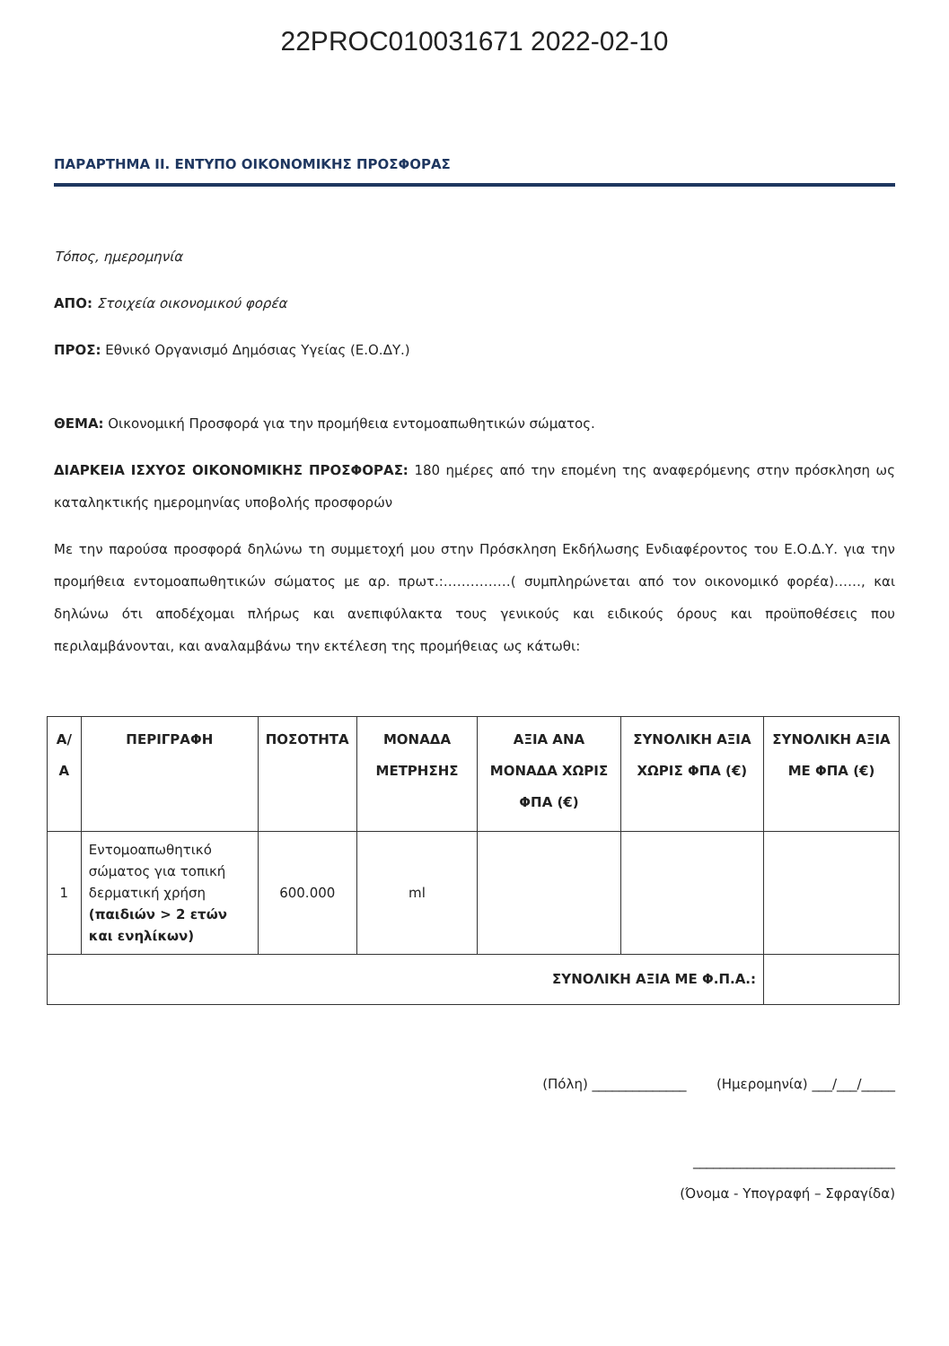22PROC010031671 2022-02-10
ΠΑΡΑΡΤΗΜΑ ΙΙ. ΕΝΤΥΠΟ ΟΙΚΟΝΟΜΙΚΗΣ ΠΡΟΣΦΟΡΑΣ
Τόπος, ημερομηνία
ΑΠΟ: Στοιχεία οικονομικού φορέα
ΠΡΟΣ: Εθνικό Οργανισμό Δημόσιας Υγείας (Ε.Ο.ΔΥ.)
ΘΕΜΑ: Οικονομική Προσφορά για την προμήθεια εντομοαπωθητικών σώματος.
ΔΙΑΡΚΕΙΑ ΙΣΧΥΟΣ ΟΙΚΟΝΟΜΙΚΗΣ ΠΡΟΣΦΟΡΑΣ: 180 ημέρες από την επομένη της αναφερόμενης στην πρόσκληση ως καταληκτικής ημερομηνίας υποβολής προσφορών
Με την παρούσα προσφορά δηλώνω τη συμμετοχή μου στην Πρόσκληση Εκδήλωσης Ενδιαφέροντος του Ε.Ο.Δ.Υ. για την προμήθεια εντομοαπωθητικών σώματος με αρ. πρωτ.:……………( συμπληρώνεται από τον οικονομικό φορέα)……, και δηλώνω ότι αποδέχομαι πλήρως και ανεπιφύλακτα τους γενικούς και ειδικούς όρους και προϋποθέσεις που περιλαμβάνονται, και αναλαμβάνω την εκτέλεση της προμήθειας ως κάτωθι:
| Α/Α | ΠΕΡΙΓΡΑΦΗ | ΠΟΣΟΤΗΤΑ | ΜΟΝΑΔΑ ΜΕΤΡΗΣΗΣ | ΑΞΙΑ ΑΝΑ ΜΟΝΑΔΑ ΧΩΡΙΣ ΦΠΑ (€) | ΣΥΝΟΛΙΚΗ ΑΞΙΑ ΧΩΡΙΣ ΦΠΑ (€) | ΣΥΝΟΛΙΚΗ ΑΞΙΑ ΜΕ ΦΠΑ (€) |
| --- | --- | --- | --- | --- | --- | --- |
| 1 | Εντομοαπωθητικό σώματος για τοπική δερματική χρήση (παιδιών > 2 ετών και ενηλίκων) | 600.000 | ml | | | |
| ΣΥΝΟΛΙΚΗ ΑΞΙΑ ΜΕ Φ.Π.Α.: | | | | | | |
(Πόλη) ______________ (Ημερομηνία) ___/___/_____
______________________________
(Όνομα - Υπογραφή – Σφραγίδα)